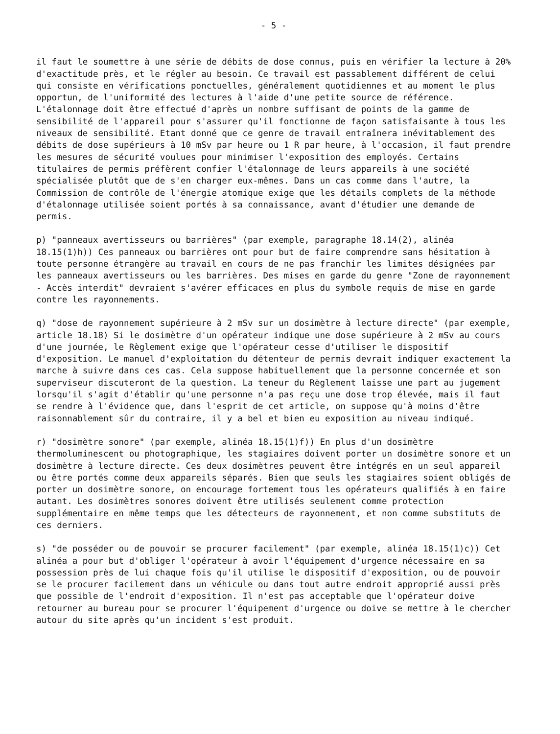- 5 -
il faut le soumettre à une série de débits de dose connus, puis en vérifier la lecture à 20% d'exactitude près, et le régler au besoin. Ce travail est passablement différent de celui qui consiste en vérifications ponctuelles, généralement quotidiennes et au moment le plus opportun, de l'uniformité des lectures à l'aide d'une petite source de référence. L'étalonnage doit être effectué d'après un nombre suffisant de points de la gamme de sensibilité de l'appareil pour s'assurer qu'il fonctionne de façon satisfaisante à tous les niveaux de sensibilité. Etant donné que ce genre de travail entraînera inévitablement des débits de dose supérieurs à 10 mSv par heure ou 1 R par heure, à l'occasion, il faut prendre les mesures de sécurité voulues pour minimiser l'exposition des employés. Certains titulaires de permis préfèrent confier l'étalonnage de leurs appareils à une société spécialisée plutôt que de s'en charger eux-mêmes. Dans un cas comme dans l'autre, la Commission de contrôle de l'énergie atomique exige que les détails complets de la méthode d'étalonnage utilisée soient portés à sa connaissance, avant d'étudier une demande de permis.
p) "panneaux avertisseurs ou barrières" (par exemple, paragraphe 18.14(2), alinéa 18.15(1)h)) Ces panneaux ou barrières ont pour but de faire comprendre sans hésitation à toute personne étrangère au travail en cours de ne pas franchir les limites désignées par les panneaux avertisseurs ou les barrières. Des mises en garde du genre "Zone de rayonnement - Accès interdit" devraient s'avérer efficaces en plus du symbole requis de mise en garde contre les rayonnements.
q) "dose de rayonnement supérieure à 2 mSv sur un dosimètre à lecture directe" (par exemple, article 18.18) Si le dosimètre d'un opérateur indique une dose supérieure à 2 mSv au cours d'une journée, le Règlement exige que l'opérateur cesse d'utiliser le dispositif d'exposition. Le manuel d'exploitation du détenteur de permis devrait indiquer exactement la marche à suivre dans ces cas. Cela suppose habituellement que la personne concernée et son superviseur discuteront de la question. La teneur du Règlement laisse une part au jugement lorsqu'il s'agit d'établir qu'une personne n'a pas reçu une dose trop élevée, mais il faut se rendre à l'évidence que, dans l'esprit de cet article, on suppose qu'à moins d'être raisonnablement sûr du contraire, il y a bel et bien eu exposition au niveau indiqué.
r) "dosimètre sonore" (par exemple, alinéa 18.15(1)f)) En plus d'un dosimètre thermoluminescent ou photographique, les stagiaires doivent porter un dosimètre sonore et un dosimètre à lecture directe. Ces deux dosimètres peuvent être intégrés en un seul appareil ou être portés comme deux appareils séparés. Bien que seuls les stagiaires soient obligés de porter un dosimètre sonore, on encourage fortement tous les opérateurs qualifiés à en faire autant. Les dosimètres sonores doivent être utilisés seulement comme protection supplémentaire en même temps que les détecteurs de rayonnement, et non comme substituts de ces derniers.
s) "de posséder ou de pouvoir se procurer facilement" (par exemple, alinéa 18.15(1)c)) Cet alinéa a pour but d'obliger l'opérateur à avoir l'équipement d'urgence nécessaire en sa possession près de lui chaque fois qu'il utilise le dispositif d'exposition, ou de pouvoir se le procurer facilement dans un véhicule ou dans tout autre endroit approprié aussi près que possible de l'endroit d'exposition. Il n'est pas acceptable que l'opérateur doive retourner au bureau pour se procurer l'équipement d'urgence ou doive se mettre à le chercher autour du site après qu'un incident s'est produit.